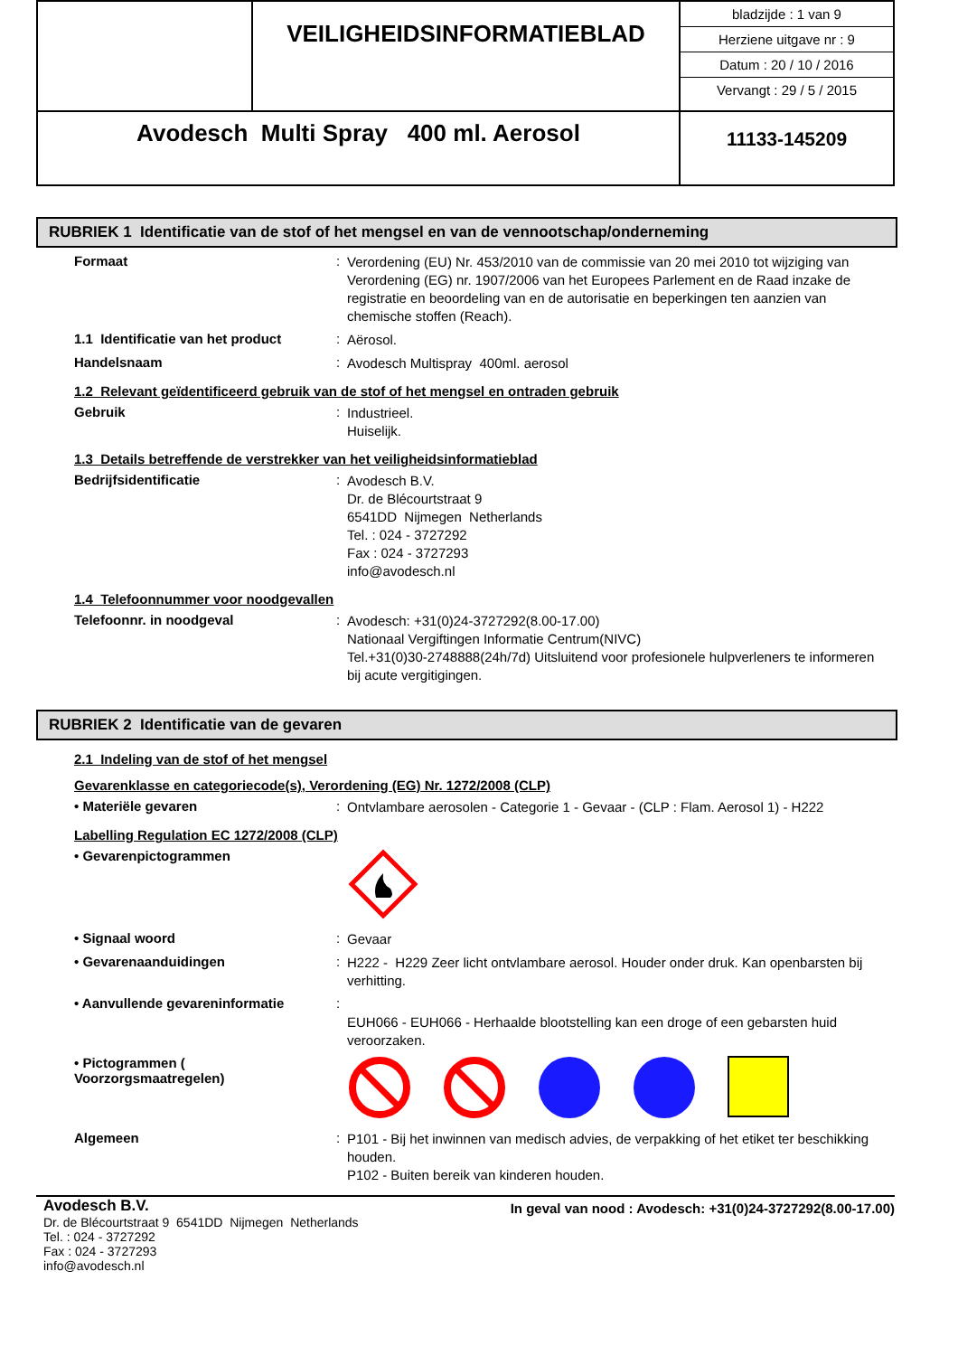| | VEILIGHEIDSINFORMATIEBLAD | bladzijde : 1 van 9 Herziene uitgave nr : 9 Datum : 20 / 10 / 2016 Vervangt : 29 / 5 / 2015 |
| Avodesch Multi Spray 400 ml. Aerosol | | 11133-145209 |
RUBRIEK 1 Identificatie van de stof of het mengsel en van de vennootschap/onderneming
Formaat :
Verordening (EU) Nr. 453/2010 van de commissie van 20 mei 2010 tot wijziging van Verordening (EG) nr. 1907/2006 van het Europees Parlement en de Raad inzake de registratie en beoordeling van en de autorisatie en beperkingen ten aanzien van chemische stoffen (Reach).
1.1 Identificatie van het product
:
Aërosol.
Handelsnaam :
Avodesch Multispray 400ml. aerosol
1.2 Relevant geïdentificeerd gebruik van de stof of het mengsel en ontraden gebruik
Gebruik :
Industrieel.
Huiselijk.
1.3 Details betreffende de verstrekker van het veiligheidsinformatieblad
Bedrijfsidentificatie :
Avodesch B.V.
Dr. de Blécourtstraat 9
6541DD Nijmegen Netherlands
Tel. : 024 - 3727292
Fax : 024 - 3727293
info@avodesch.nl
1.4 Telefoonnummer voor noodgevallen
Telefoonnr. in noodgeval :
Avodesch: +31(0)24-3727292(8.00-17.00)
Nationaal Vergiftingen Informatie Centrum(NIVC)
Tel.+31(0)30-2748888(24h/7d) Uitsluitend voor profesionele hulpverleners te informeren bij acute vergitigingen.
RUBRIEK 2 Identificatie van de gevaren
2.1 Indeling van de stof of het mengsel
Gevarenklasse en categoriecode(s), Verordening (EG) Nr. 1272/2008 (CLP)
• Materiële gevaren :
Ontvlambare aerosolen - Categorie 1 - Gevaar - (CLP : Flam. Aerosol 1) - H222
Labelling Regulation EC 1272/2008 (CLP)
• Gevarenpictogrammen
• Signaal woord :
Gevaar
• Gevarenaanduidingen :
H222 - H229 Zeer licht ontvlambare aerosol. Houder onder druk. Kan openbarsten bij verhitting.
• Aanvullende gevareninformatie :
EUH066 - EUH066 - Herhaalde blootstelling kan een droge of een gebarsten huid veroorzaken.
• Pictogrammen (
Voorzorgsmaatregelen)
Algemeen :
P101 - Bij het inwinnen van medisch advies, de verpakking of het etiket ter beschikking houden.
P102 - Buiten bereik van kinderen houden.
Avodesch B.V.
Dr. de Blécourtstraat 9 6541DD Nijmegen Netherlands
Tel. : 024 - 3727292
Fax : 024 - 3727293
info@avodesch.nl
In geval van nood : Avodesch: +31(0)24-3727292(8.00-17.00)